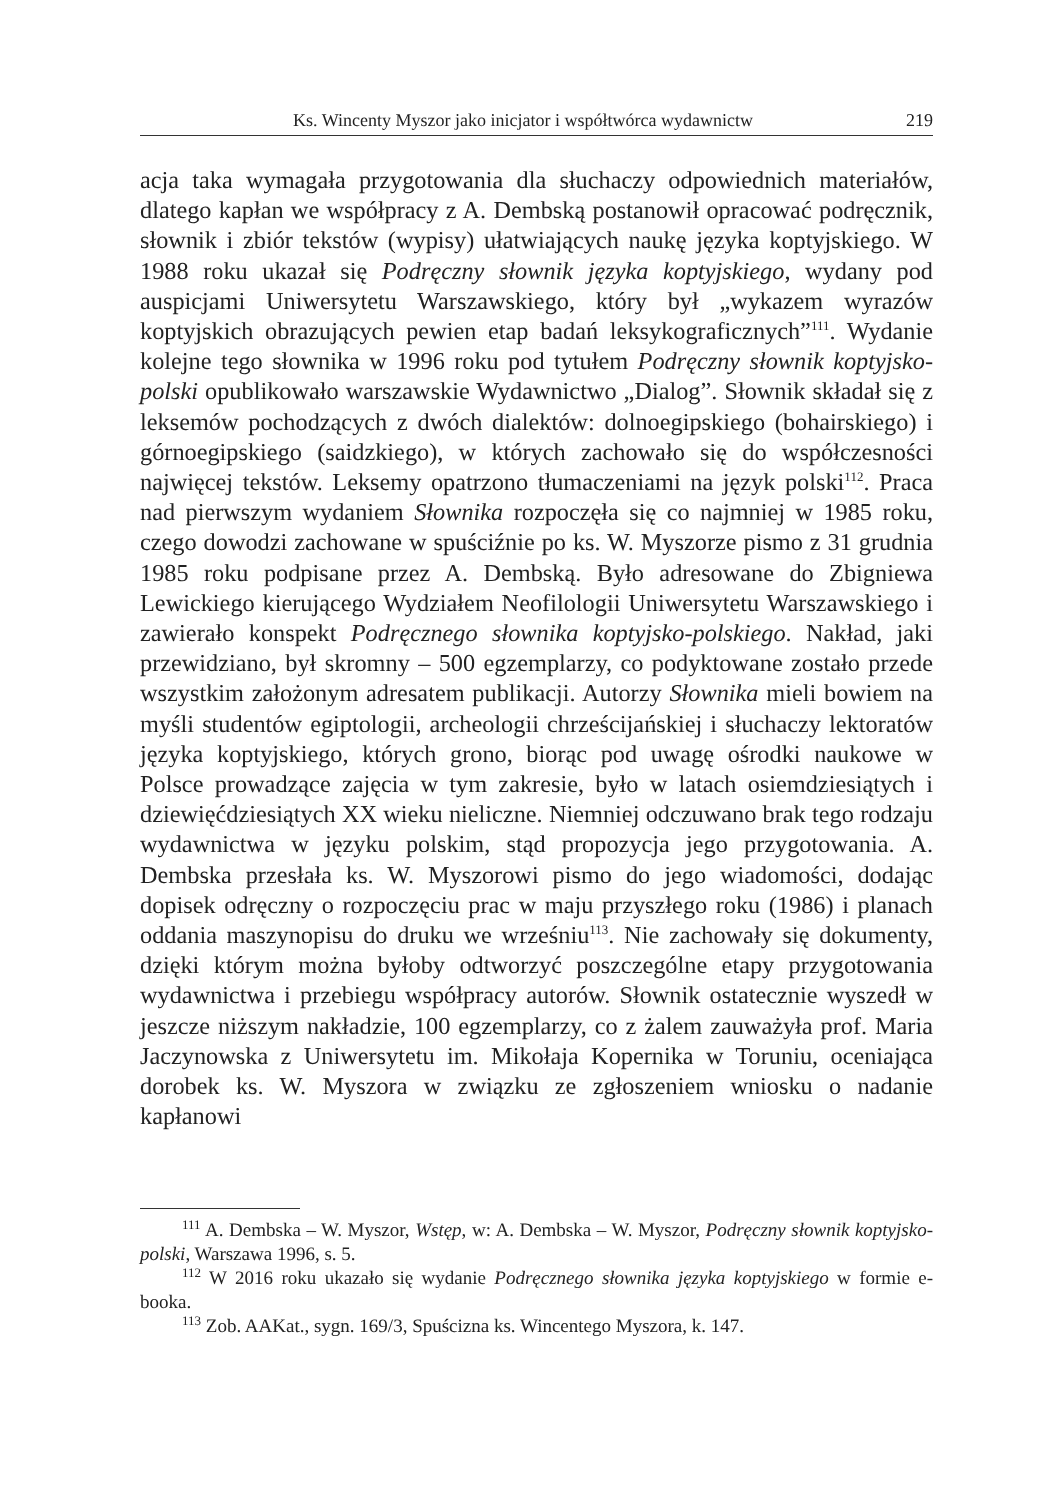Ks. Wincenty Myszor jako inicjator i współtwórca wydawnictw 219
acja taka wymagała przygotowania dla słuchaczy odpowiednich materiałów, dlatego kapłan we współpracy z A. Dembską postanowił opracować podręcznik, słownik i zbiór tekstów (wypisy) ułatwiających naukę języka koptyjskiego. W 1988 roku ukazał się Podręczny słownik języka koptyjskiego, wydany pod auspicjami Uniwersytetu Warszawskiego, który był „wykazem wyrazów koptyjskich obrazujących pewien etap badań leksykograficznych”<sup>111</sup>. Wydanie kolejne tego słownika w 1996 roku pod tytułem Podręczny słownik koptyjsko-polski opublikowało warszawskie Wydawnictwo „Dialog”. Słownik składał się z leksemów pochodzących z dwóch dialektów: dolnoegipskiego (bohairskiego) i górnoegipskiego (saidzkiego), w których zachowało się do współczesności najwięcej tekstów. Leksemy opatrzono tłumaczeniami na język polski<sup>112</sup>. Praca nad pierwszym wydaniem Słownika rozpoczęła się co najmniej w 1985 roku, czego dowodzi zachowane w spuściźnie po ks. W. Myszorze pismo z 31 grudnia 1985 roku podpisane przez A. Dembską. Było adresowane do Zbigniewa Lewickiego kierującego Wydziałem Neofilologii Uniwersytetu Warszawskiego i zawierało konspekt Podręcznego słownika koptyjsko-polskiego. Nakład, jaki przewidziano, był skromny – 500 egzemplarzy, co podyktowane zostało przede wszystkim założonym adresatem publikacji. Autorzy Słownika mieli bowiem na myśli studentów egiptologii, archeologii chrześcijańskiej i słuchaczy lektoratów języka koptyjskiego, których grono, biorąc pod uwagę ośrodki naukowe w Polsce prowadzące zajęcia w tym zakresie, było w latach osiemdziesiątych i dziewięćdziesiątych XX wieku nieliczne. Niemniej odczuwano brak tego rodzaju wydawnictwa w języku polskim, stąd propozycja jego przygotowania. A. Dembska przesłała ks. W. Myszorowi pismo do jego wiadomości, dodając dopisek odręczny o rozpoczęciu prac w maju przyszłego roku (1986) i planach oddania maszynopisu do druku we wrześniu<sup>113</sup>. Nie zachowały się dokumenty, dzięki którym można byłoby odtworzyć poszczególne etapy przygotowania wydawnictwa i przebiegu współpracy autorów. Słownik ostatecznie wyszedł w jeszcze niższym nakładzie, 100 egzemplarzy, co z żalem zauważyła prof. Maria Jaczynowska z Uniwersytetu im. Mikołaja Kopernika w Toruniu, oceniająca dorobek ks. W. Myszora w związku ze zgłoszeniem wniosku o nadanie kapłanowi
<sup>111</sup> A. Dembska – W. Myszor, Wstęp, w: A. Dembska – W. Myszor, Podręczny słownik koptyjsko-polski, Warszawa 1996, s. 5.
<sup>112</sup> W 2016 roku ukazało się wydanie Podręcznego słownika języka koptyjskiego w formie e-booka.
<sup>113</sup> Zob. AAKat., sygn. 169/3, Spuścizna ks. Wincentego Myszora, k. 147.